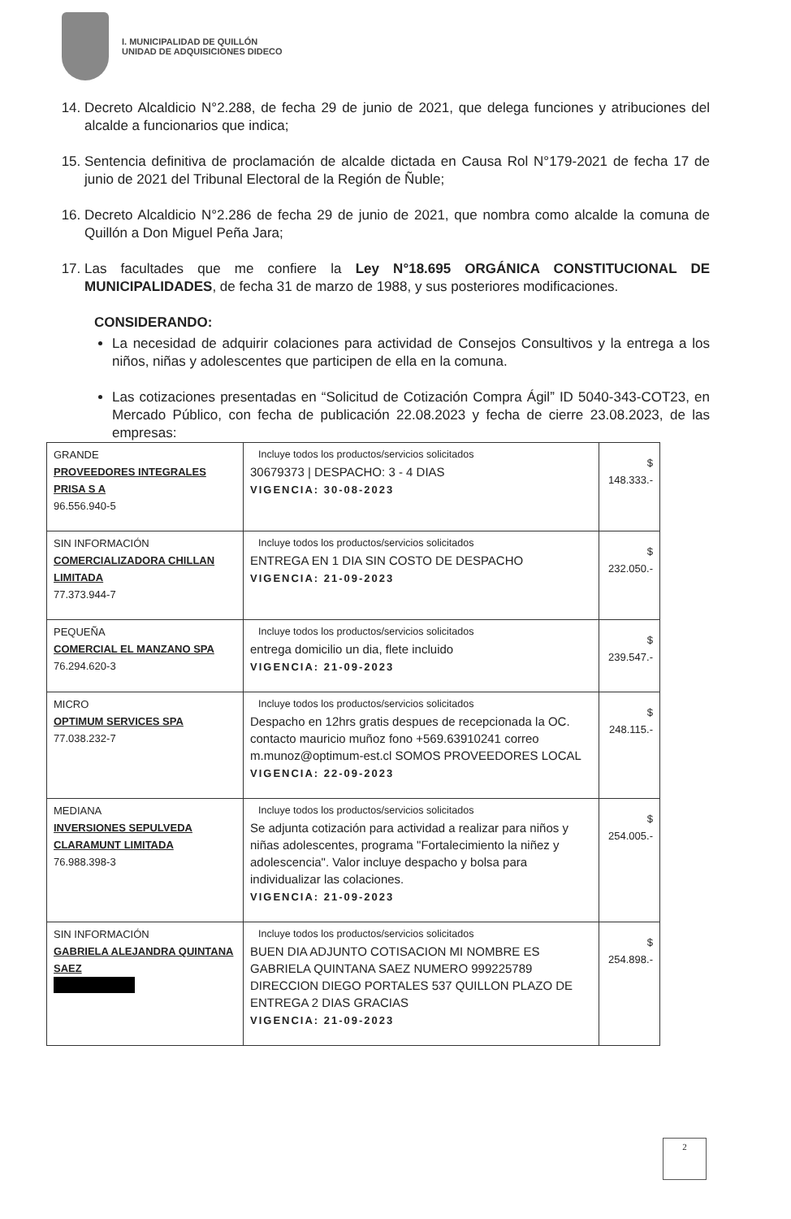I. MUNICIPALIDAD DE QUILLÓN
UNIDAD DE ADQUISICIONES DIDECO
14. Decreto Alcaldicio N°2.288, de fecha 29 de junio de 2021, que delega funciones y atribuciones del alcalde a funcionarios que indica;
15. Sentencia definitiva de proclamación de alcalde dictada en Causa Rol N°179-2021 de fecha 17 de junio de 2021 del Tribunal Electoral de la Región de Ñuble;
16. Decreto Alcaldicio N°2.286 de fecha 29 de junio de 2021, que nombra como alcalde la comuna de Quillón a Don Miguel Peña Jara;
17. Las facultades que me confiere la Ley N°18.695 ORGÁNICA CONSTITUCIONAL DE MUNICIPALIDADES, de fecha 31 de marzo de 1988, y sus posteriores modificaciones.
CONSIDERANDO:
La necesidad de adquirir colaciones para actividad de Consejos Consultivos y la entrega a los niños, niñas y adolescentes que participen de ella en la comuna.
Las cotizaciones presentadas en “Solicitud de Cotización Compra Ágil” ID 5040-343-COT23, en Mercado Público, con fecha de publicación 22.08.2023 y fecha de cierre 23.08.2023, de las empresas:
| GRANDE PROVEEDORES INTEGRALES PRISA S A 96.556.940-5 | Incluye todos los productos/servicios solicitados 30679373 / DESPACHO: 3 - 4 DIAS VIGENCIA: 30-08-2023 | $ 148.333.- |
| SIN INFORMACIÓN COMERCIALIZADORA CHILLAN LIMITADA 77.373.944-7 | Incluye todos los productos/servicios solicitados ENTREGA EN 1 DIA SIN COSTO DE DESPACHO VIGENCIA: 21-09-2023 | $ 232.050.- |
| PEQUEÑA COMERCIAL EL MANZANO SPA 76.294.620-3 | Incluye todos los productos/servicios solicitados entrega domicilio un dia, flete incluido VIGENCIA: 21-09-2023 | $ 239.547.- |
| MICRO OPTIMUM SERVICES SPA 77.038.232-7 | Incluye todos los productos/servicios solicitados Despacho en 12hrs gratis despues de recepcionada la OC. contacto mauricio muñoz fono +569.63910241 correo m.munoz@optimum-est.cl SOMOS PROVEEDORES LOCAL VIGENCIA: 22-09-2023 | $ 248.115.- |
| MEDIANA INVERSIONES SEPULVEDA CLARAMUNT LIMITADA 76.988.398-3 | Incluye todos los productos/servicios solicitados Se adjunta cotización para actividad a realizar para niños y niñas adolescentes, programa "Fortalecimiento la niñez y adolescencia". Valor incluye despacho y bolsa para individualizar las colaciones. VIGENCIA: 21-09-2023 | $ 254.005.- |
| SIN INFORMACIÓN GABRIELA ALEJANDRA QUINTANA SAEZ | Incluye todos los productos/servicios solicitados BUEN DIA ADJUNTO COTISACION MI NOMBRE ES GABRIELA QUINTANA SAEZ NUMERO 999225789 DIRECCION DIEGO PORTALES 537 QUILLON PLAZO DE ENTREGA 2 DIAS GRACIAS VIGENCIA: 21-09-2023 | $ 254.898.- |
2